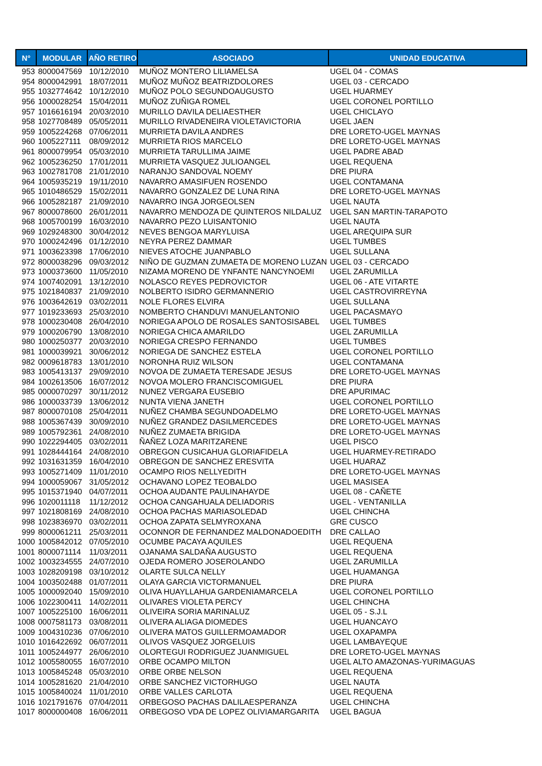| N° | MODULAR | AÑO RETIRO | ASOCIADO | UNIDAD EDUCATIVA |
| --- | --- | --- | --- | --- |
| 953 | 8000047569 | 10/12/2010 | MUÑOZ MONTERO LILIAMELSA | UGEL 04 - COMAS |
| 954 | 8000042991 | 18/07/2011 | MUÑOZ MUÑOZ BEATRIZDOLORES | UGEL 03 - CERCADO |
| 955 | 1032774642 | 10/12/2010 | MUÑOZ POLO SEGUNDOAUGUSTO | UGEL HUARMEY |
| 956 | 1000028254 | 15/04/2011 | MUÑOZ ZUÑIGA ROMEL | UGEL CORONEL PORTILLO |
| 957 | 1016616194 | 20/03/2010 | MURILLO DAVILA DELIAESTHER | UGEL CHICLAYO |
| 958 | 1027708489 | 05/05/2011 | MURILLO RIVADENEIRA VIOLETAVICTORIA | UGEL JAEN |
| 959 | 1005224268 | 07/06/2011 | MURRIETA DAVILA ANDRES | DRE LORETO-UGEL MAYNAS |
| 960 | 1005227111 | 08/09/2012 | MURRIETA RIOS MARCELO | DRE LORETO-UGEL MAYNAS |
| 961 | 8000079954 | 05/03/2010 | MURRIETA TARULLIMA JAIME | UGEL PADRE ABAD |
| 962 | 1005236250 | 17/01/2011 | MURRIETA VASQUEZ JULIOANGEL | UGEL REQUENA |
| 963 | 1002781708 | 21/01/2010 | NARANJO SANDOVAL NOEMY | DRE PIURA |
| 964 | 1005935219 | 19/11/2010 | NAVARRO AMASIFUEN ROSENDO | UGEL CONTAMANA |
| 965 | 1010486529 | 15/02/2011 | NAVARRO GONZALEZ DE LUNA RINA | DRE LORETO-UGEL MAYNAS |
| 966 | 1005282187 | 21/09/2010 | NAVARRO INGA JORGEOLSEN | UGEL NAUTA |
| 967 | 8000078600 | 26/01/2011 | NAVARRO MENDOZA DE QUINTEROS NILDALUZ | UGEL SAN MARTIN-TARAPOTO |
| 968 | 1005700199 | 16/03/2010 | NAVARRO PEZO LUISANTONIO | UGEL NAUTA |
| 969 | 1029248300 | 30/04/2012 | NEVES BENGOA MARYLUISA | UGEL AREQUIPA SUR |
| 970 | 1000242496 | 01/12/2010 | NEYRA PEREZ DAMMAR | UGEL TUMBES |
| 971 | 1003623398 | 17/06/2010 | NIEVES ATOCHE JUANPABLO | UGEL SULLANA |
| 972 | 8000038296 | 09/03/2012 | NIÑO DE GUZMAN ZUMAETA DE MORENO LUZAN | UGEL 03 - CERCADO |
| 973 | 1000373600 | 11/05/2010 | NIZAMA MORENO DE YNFANTE NANCYNOEMI | UGEL ZARUMILLA |
| 974 | 1007402091 | 13/12/2010 | NOLASCO REYES PEDROVICTOR | UGEL 06 - ATE VITARTE |
| 975 | 1021840837 | 21/09/2010 | NOLBERTO ISIDRO GERMANNERIO | UGEL CASTROVIRREYNA |
| 976 | 1003642619 | 03/02/2011 | NOLE FLORES ELVIRA | UGEL SULLANA |
| 977 | 1019233693 | 25/03/2010 | NOMBERTO CHANDUVI MANUELANTONIO | UGEL PACASMAYO |
| 978 | 1000230408 | 26/04/2010 | NORIEGA APOLO DE ROSALES SANTOSISABEL | UGEL TUMBES |
| 979 | 1000206790 | 13/08/2010 | NORIEGA CHICA AMARILDO | UGEL ZARUMILLA |
| 980 | 1000250377 | 20/03/2010 | NORIEGA CRESPO FERNANDO | UGEL TUMBES |
| 981 | 1000039921 | 30/06/2012 | NORIEGA DE SANCHEZ ESTELA | UGEL CORONEL PORTILLO |
| 982 | 0009618783 | 13/01/2010 | NORONHA RUIZ WILSON | UGEL CONTAMANA |
| 983 | 1005413137 | 29/09/2010 | NOVOA DE ZUMAETA TERESADE JESUS | DRE LORETO-UGEL MAYNAS |
| 984 | 1002613506 | 16/07/2012 | NOVOA MOLERO FRANCISCOMIGUEL | DRE PIURA |
| 985 | 0000070297 | 30/11/2012 | NUNEZ VERGARA EUSEBIO | DRE APURIMAC |
| 986 | 1000033739 | 13/06/2012 | NUNTA VIENA JANETH | UGEL CORONEL PORTILLO |
| 987 | 8000070108 | 25/04/2011 | NUÑEZ CHAMBA SEGUNDOADELMO | DRE LORETO-UGEL MAYNAS |
| 988 | 1005367439 | 30/09/2010 | NUÑEZ GRANDEZ DASILMERCEDES | DRE LORETO-UGEL MAYNAS |
| 989 | 1005792361 | 24/08/2010 | NUÑEZ ZUMAETA BRIGIDA | DRE LORETO-UGEL MAYNAS |
| 990 | 1022294405 | 03/02/2011 | ÑAÑEZ LOZA MARITZARENE | UGEL PISCO |
| 991 | 1028444164 | 24/08/2010 | OBREGON CUSICAHUA GLORIAFIDELA | UGEL HUARMEY-RETIRADO |
| 992 | 1031631359 | 16/04/2010 | OBREGON DE SANCHEZ ERESVITA | UGEL HUARAZ |
| 993 | 1005271409 | 11/01/2010 | OCAMPO RIOS NELLYEDITH | DRE LORETO-UGEL MAYNAS |
| 994 | 1000059067 | 31/05/2012 | OCHAVANO LOPEZ TEOBALDO | UGEL MASISEA |
| 995 | 1015371940 | 04/07/2011 | OCHOA AUDANTE PAULINAHAYDE | UGEL 08 - CAÑETE |
| 996 | 1020011118 | 11/12/2012 | OCHOA CANGAHUALA DELIADORIS | UGEL - VENTANILLA |
| 997 | 1021808169 | 24/08/2010 | OCHOA PACHAS MARIASOLEDAD | UGEL CHINCHA |
| 998 | 1023836970 | 03/02/2011 | OCHOA ZAPATA SELMYROXANA | GRE CUSCO |
| 999 | 8000061211 | 25/03/2011 | OCONNOR DE FERNANDEZ MALDONADOEDITH | DRE CALLAO |
| 1000 | 1005842012 | 07/05/2010 | OCUMBE PACAYA AQUILES | UGEL REQUENA |
| 1001 | 8000071114 | 11/03/2011 | OJANAMA SALDAÑA AUGUSTO | UGEL REQUENA |
| 1002 | 1003234555 | 24/07/2010 | OJEDA ROMERO JOSEROLANDO | UGEL ZARUMILLA |
| 1003 | 1028209198 | 03/10/2012 | OLARTE SULCA NELLY | UGEL HUAMANGA |
| 1004 | 1003502488 | 01/07/2011 | OLAYA GARCIA VICTORMANUEL | DRE PIURA |
| 1005 | 1000092040 | 15/09/2010 | OLIVA HUAYLLAHUA GARDENIAMARCELA | UGEL CORONEL PORTILLO |
| 1006 | 1022300411 | 14/02/2011 | OLIVARES VIOLETA PERCY | UGEL CHINCHA |
| 1007 | 1005225100 | 16/06/2011 | OLIVEIRA SORIA MARINALUZ | UGEL 05 - S.J.L |
| 1008 | 0007581173 | 03/08/2011 | OLIVERA ALIAGA DIOMEDES | UGEL HUANCAYO |
| 1009 | 1004310236 | 07/06/2010 | OLIVERA MATOS GUILLERMOAMADOR | UGEL OXAPAMPA |
| 1010 | 1016422692 | 06/07/2011 | OLIVOS VASQUEZ JORGELUIS | UGEL LAMBAYEQUE |
| 1011 | 1005244977 | 26/06/2010 | OLORTEGUI RODRIGUEZ JUANMIGUEL | DRE LORETO-UGEL MAYNAS |
| 1012 | 1005580055 | 16/07/2010 | ORBE OCAMPO MILTON | UGEL ALTO AMAZONAS-YURIMAGUAS |
| 1013 | 1005845248 | 05/03/2010 | ORBE ORBE NELSON | UGEL REQUENA |
| 1014 | 1005281620 | 21/04/2010 | ORBE SANCHEZ VICTORHUGO | UGEL NAUTA |
| 1015 | 1005840024 | 11/01/2010 | ORBE VALLES CARLOTA | UGEL REQUENA |
| 1016 | 1021791676 | 07/04/2011 | ORBEGOSO PACHAS DALILAESPERANZA | UGEL CHINCHA |
| 1017 | 8000000408 | 16/06/2011 | ORBEGOSO VDA DE LOPEZ OLIVIAMARGARITA | UGEL BAGUA |